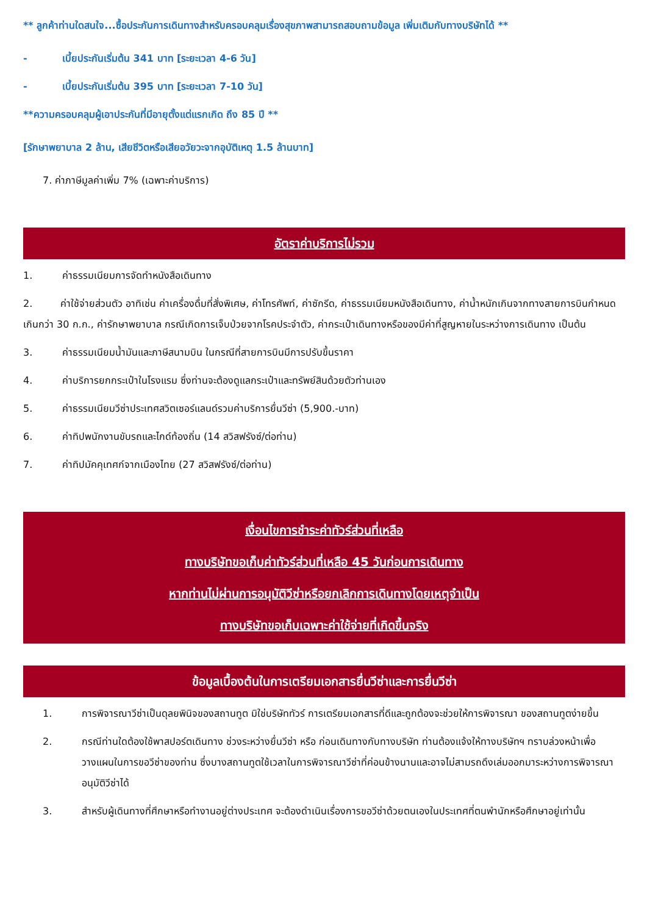** ลูกค้าท่านใดสนใจ...ซื้อประกันการเดินทางสำหรับครอบคลุมเรื่องสุขภาพสามารถสอบถามข้อมูล เพิ่มเติมกับทางบริษัทได้ **
- เบี้ยประกันเริ่มต้น 341 บาท [ระยะเวลา 4-6 วัน]
- เบี้ยประกันเริ่มต้น 395 บาท [ระยะเวลา 7-10 วัน]
**ความครอบคลุมผู้เอาประกันที่มีอายุตั้งแต่แรกเกิด ถึง 85 ปี **
[รักษาพยาบาล 2 ล้าน, เสียชีวิตหรือเสียอวัยวะจากอุบัติเหตุ 1.5 ล้านบาท]
7. ค่าภาษีมูลค่าเพิ่ม 7% (เฉพาะค่าบริการ)
อัตราค่าบริการไม่รวม
1. ค่าธรรมเนียมการจัดทำหนังสือเดินทาง
2. ค่าใช้จ่ายส่วนตัว อาทิเช่น ค่าเครื่องดื่มที่สั่งพิเศษ, ค่าโทรศัพท์, ค่าซักรีด, ค่าธรรมเนียมหนังสือเดินทาง, ค่าน้ำหนักเกินจากทางสายการบินกำหนดเกินกว่า 30 ก.ก., ค่ารักษาพยาบาล กรณีเกิดการเจ็บป่วยจากโรคประจำตัว, ค่ากระเป๋าเดินทางหรือของมีค่าที่สูญหายในระหว่างการเดินทาง เป็นต้น
3. ค่าธรรมเนียมน้ำมันและภาษีสนามบิน ในกรณีที่สายการบินมีการปรับขึ้นราคา
4. ค่าบริการยกกระเป๋าในโรงแรม ซึ่งท่านจะต้องดูแลกระเป๋าและทรัพย์สินด้วยตัวท่านเอง
5. ค่าธรรมเนียมวีซ่าประเทศสวิตเซอร์แลนด์รวมค่าบริการยื่นวีซ่า (5,900.-บาท)
6. ค่าทิปพนักงานขับรถและไกด์ท้องถิ่น (14 สวิสฟรังซ์/ต่อท่าน)
7. ค่าทิปมัคคุเทศก์จากเมืองไทย (27 สวิสฟรังซ์/ต่อท่าน)
เงื่อนไขการชำระค่าทัวร์ส่วนที่เหลือ
ทางบริษัทขอเก็บค่าทัวร์ส่วนที่เหลือ 45 วันก่อนการเดินทาง
หากท่านไม่ผ่านการอนุมัติวีซ่าหรือยกเลิกการเดินทางโดยเหตุจำเป็น
ทางบริษัทขอเก็บเฉพาะค่าใช้จ่ายที่เกิดขึ้นจริง
ข้อมูลเบื้องต้นในการเตรียมเอกสารยื่นวีซ่าและการยื่นวีซ่า
1. การพิจารณาวีซ่าเป็นดุลยพินิจของสถานทูต มิใช่บริษัททัวร์ การเตรียมเอกสารที่ดีและถูกต้องจะช่วยให้การพิจารณา ของสถานทูตง่ายขึ้น
2. กรณีท่านใดต้องใช้พาสปอร์ตเดินทาง ช่วงระหว่างยื่นวีซ่า หรือ ก่อนเดินทางกับทางบริษัท ท่านต้องแจ้งให้ทางบริษัทฯ ทราบล่วงหน้าเพื่อวางแผนในการขอวีซ่าของท่าน ซึ่งบางสถานทูตใช้เวลาในการพิจารณาวีซ่าที่ค่อนข้างนานและอาจไม่สามรถดึงเล่มออกมาระหว่างการพิจารณาอนุมัติวีซ่าได้
3. สำหรับผู้เดินทางที่ศึกษาหรือทำงานอยู่ต่างประเทศ จะต้องดำเนินเรื่องการขอวีซ่าด้วยตนเองในประเทศที่ตนพำนักหรือศึกษาอยู่เท่านั้น